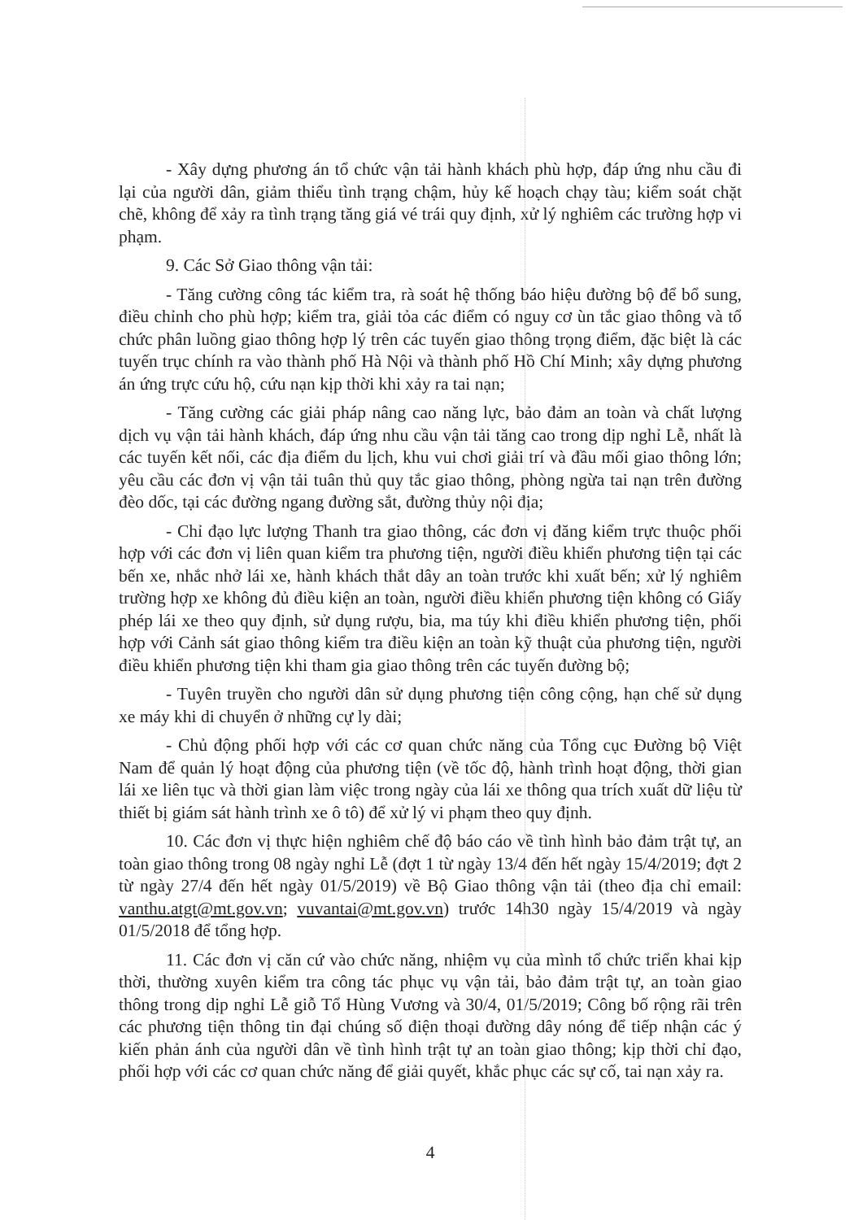- Xây dựng phương án tổ chức vận tải hành khách phù hợp, đáp ứng nhu cầu đi lại của người dân, giảm thiểu tình trạng chậm, hủy kế hoạch chạy tàu; kiểm soát chặt chẽ, không để xảy ra tình trạng tăng giá vé trái quy định, xử lý nghiêm các trường hợp vi phạm.
9. Các Sở Giao thông vận tải:
- Tăng cường công tác kiểm tra, rà soát hệ thống báo hiệu đường bộ để bổ sung, điều chỉnh cho phù hợp; kiểm tra, giải tỏa các điểm có nguy cơ ùn tắc giao thông và tổ chức phân luồng giao thông hợp lý trên các tuyến giao thông trọng điểm, đặc biệt là các tuyến trục chính ra vào thành phố Hà Nội và thành phố Hồ Chí Minh; xây dựng phương án ứng trực cứu hộ, cứu nạn kịp thời khi xảy ra tai nạn;
- Tăng cường các giải pháp nâng cao năng lực, bảo đảm an toàn và chất lượng dịch vụ vận tải hành khách, đáp ứng nhu cầu vận tải tăng cao trong dịp nghỉ Lễ, nhất là các tuyến kết nối, các địa điểm du lịch, khu vui chơi giải trí và đầu mối giao thông lớn; yêu cầu các đơn vị vận tải tuân thủ quy tắc giao thông, phòng ngừa tai nạn trên đường đèo dốc, tại các đường ngang đường sắt, đường thủy nội địa;
- Chỉ đạo lực lượng Thanh tra giao thông, các đơn vị đăng kiểm trực thuộc phối hợp với các đơn vị liên quan kiểm tra phương tiện, người điều khiển phương tiện tại các bến xe, nhắc nhở lái xe, hành khách thắt dây an toàn trước khi xuất bến; xử lý nghiêm trường hợp xe không đủ điều kiện an toàn, người điều khiển phương tiện không có Giấy phép lái xe theo quy định, sử dụng rượu, bia, ma túy khi điều khiển phương tiện, phối hợp với Cảnh sát giao thông kiểm tra điều kiện an toàn kỹ thuật của phương tiện, người điều khiển phương tiện khi tham gia giao thông trên các tuyến đường bộ;
- Tuyên truyền cho người dân sử dụng phương tiện công cộng, hạn chế sử dụng xe máy khi di chuyển ở những cự ly dài;
- Chủ động phối hợp với các cơ quan chức năng của Tổng cục Đường bộ Việt Nam để quản lý hoạt động của phương tiện (về tốc độ, hành trình hoạt động, thời gian lái xe liên tục và thời gian làm việc trong ngày của lái xe thông qua trích xuất dữ liệu từ thiết bị giám sát hành trình xe ô tô) để xử lý vi phạm theo quy định.
10. Các đơn vị thực hiện nghiêm chế độ báo cáo về tình hình bảo đảm trật tự, an toàn giao thông trong 08 ngày nghỉ Lễ (đợt 1 từ ngày 13/4 đến hết ngày 15/4/2019; đợt 2 từ ngày 27/4 đến hết ngày 01/5/2019) về Bộ Giao thông vận tải (theo địa chỉ email: vanthu.atgt@mt.gov.vn; vuvantai@mt.gov.vn) trước 14h30 ngày 15/4/2019 và ngày 01/5/2018 để tổng hợp.
11. Các đơn vị căn cứ vào chức năng, nhiệm vụ của mình tổ chức triển khai kịp thời, thường xuyên kiểm tra công tác phục vụ vận tải, bảo đảm trật tự, an toàn giao thông trong dịp nghỉ Lễ giỗ Tổ Hùng Vương và 30/4, 01/5/2019; Công bố rộng rãi trên các phương tiện thông tin đại chúng số điện thoại đường dây nóng để tiếp nhận các ý kiến phản ánh của người dân về tình hình trật tự an toàn giao thông; kịp thời chỉ đạo, phối hợp với các cơ quan chức năng để giải quyết, khắc phục các sự cố, tai nạn xảy ra.
4